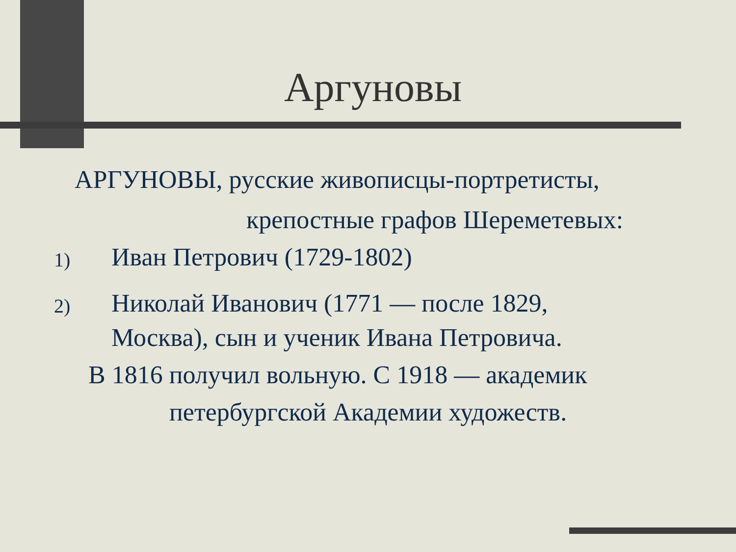Аргуновы
АРГУНОВЫ, русские живописцы-портретисты,
крепостные графов Шереметевых:
1) Иван Петрович (1729-1802)
2) Николай Иванович (1771 — после 1829, Москва), сын и ученик Ивана Петровича.
В 1816 получил вольную. С 1918 — академик
петербургской Академии художеств.